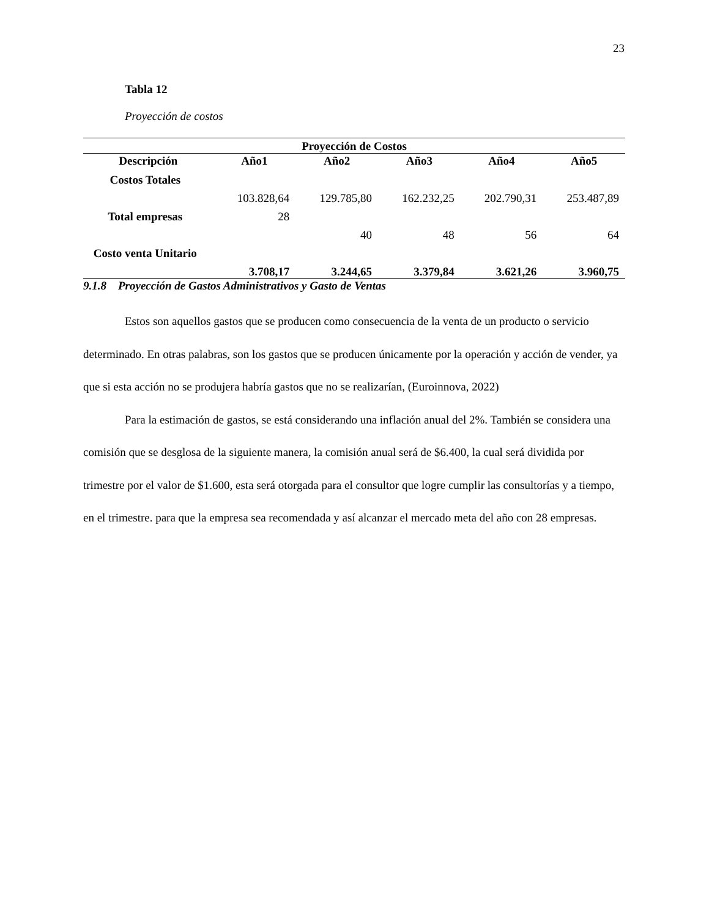23
Tabla 12
Proyección de costos
| Proyección de Costos | | | | | |
| --- | --- | --- | --- | --- | --- |
| Descripción | Año1 | Año2 | Año3 | Año4 | Año5 |
| Costos Totales | 103.828,64 | 129.785,80 | 162.232,25 | 202.790,31 | 253.487,89 |
| Total empresas | 28 | 40 | 48 | 56 | 64 |
| Costo venta Unitario | 3.708,17 | 3.244,65 | 3.379,84 | 3.621,26 | 3.960,75 |
9.1.8 Proyección de Gastos Administrativos y Gasto de Ventas
Estos son aquellos gastos que se producen como consecuencia de la venta de un producto o servicio determinado. En otras palabras, son los gastos que se producen únicamente por la operación y acción de vender, ya que si esta acción no se produjera habría gastos que no se realizarían, (Euroinnova, 2022)
Para la estimación de gastos, se está considerando una inflación anual del 2%. También se considera una comisión que se desglosa de la siguiente manera, la comisión anual será de $6.400, la cual será dividida por trimestre por el valor de $1.600, esta será otorgada para el consultor que logre cumplir las consultorías y a tiempo, en el trimestre. para que la empresa sea recomendada y así alcanzar el mercado meta del año con 28 empresas.